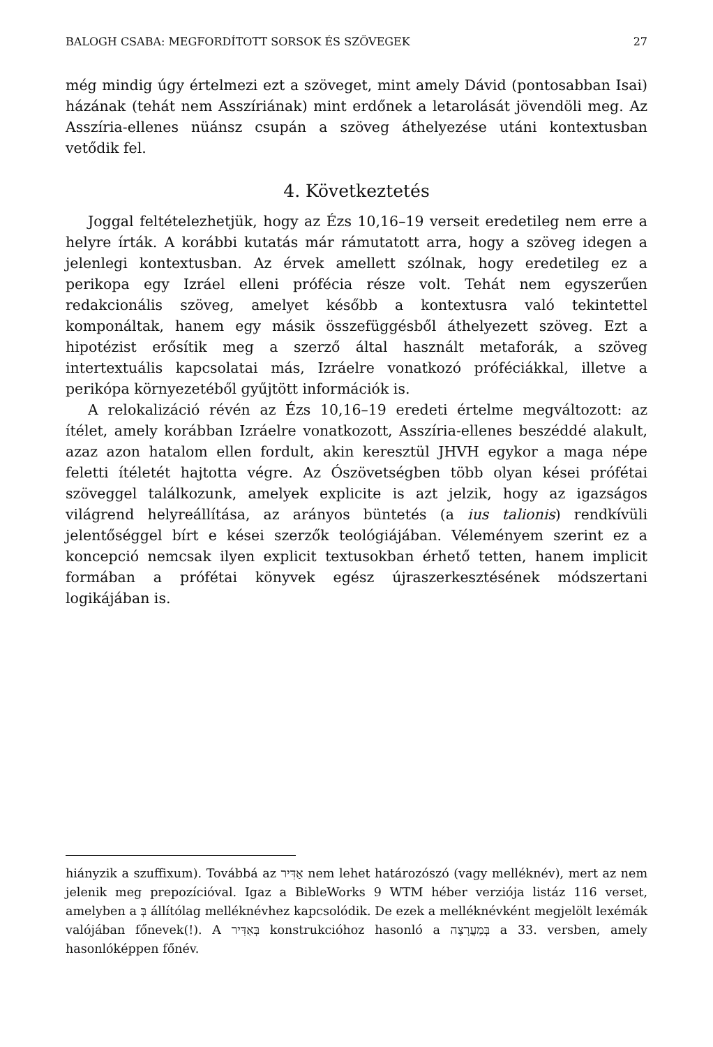BALOGH CSABA: MEGFORDÍTOTT SORSOK ÉS SZÖVEGEK 27
még mindig úgy értelmezi ezt a szöveget, mint amely Dávid (pontosabban Isai) házának (tehát nem Asszíriának) mint erdőnek a letarolását jövendöli meg. Az Asszíria-ellenes nüánsz csupán a szöveg áthelyezése utáni kontextusban vetődik fel.
4. Következtetés
Joggal feltételezhetjük, hogy az Ézs 10,16–19 verseit eredetileg nem erre a helyre írták. A korábbi kutatás már rámutatott arra, hogy a szöveg idegen a jelenlegi kontextusban. Az érvek amellett szólnak, hogy eredetileg ez a perikopa egy Izráel elleni prófécia része volt. Tehát nem egyszerűen redakcionális szöveg, amelyet később a kontextusra való tekintettel komponáltak, hanem egy másik összefüggésből áthelyezett szöveg. Ezt a hipotézist erősítik meg a szerző által használt metaforák, a szöveg intertextuális kapcsolatai más, Izráelre vonatkozó próféciákkal, illetve a perikópa környezetéből gyűjtött információk is.
A relokalizáció révén az Ézs 10,16–19 eredeti értelme megváltozott: az ítélet, amely korábban Izráelre vonatkozott, Asszíria-ellenes beszéddé alakult, azaz azon hatalom ellen fordult, akin keresztül JHVH egykor a maga népe feletti ítéletét hajtotta végre. Az Ószövetségben több olyan kései prófétai szöveggel találkozunk, amelyek explicite is azt jelzik, hogy az igazságos világrend helyreállítása, az arányos büntetés (a ius talionis) rendkívüli jelentőséggel bírt e kései szerzők teológiájában. Véleményem szerint ez a koncepció nemcsak ilyen explicit textusokban érhető tetten, hanem implicit formában a prófétai könyvek egész újraszerkesztésének módszertani logikájában is.
hiányzik a szuffixum). Továbbá az אַדִּיר nem lehet határozószó (vagy melléknév), mert az nem jelenik meg prepozícióval. Igaz a BibleWorks 9 WTM héber verziója listáz 116 verset, amelyben a בְּ állítólag melléknévhez kapcsolódik. De ezek a melléknévként megjelölt lexémák valójában főnevek(!). A בְּאַדִּיר konstrukcióhoz hasonló a בְּמַעֲרָצָה a 33. versben, amely hasonlóképpen főnév.